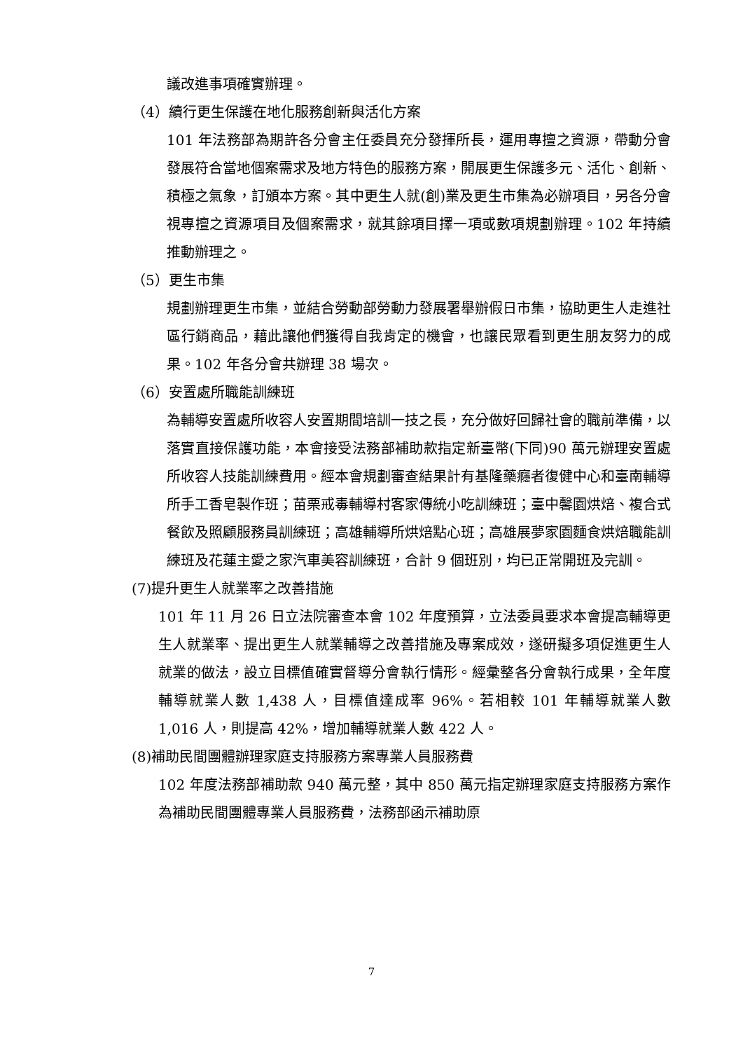議改進事項確實辦理。
（4）續行更生保護在地化服務創新與活化方案
101 年法務部為期許各分會主任委員充分發揮所長，運用專擅之資源，帶動分會發展符合當地個案需求及地方特色的服務方案，開展更生保護多元、活化、創新、積極之氣象，訂頒本方案。其中更生人就(創)業及更生市集為必辦項目，另各分會視專擅之資源項目及個案需求，就其餘項目擇一項或數項規劃辦理。102 年持續推動辦理之。
（5）更生市集
規劃辦理更生市集，並結合勞動部勞動力發展署舉辦假日市集，協助更生人走進社區行銷商品，藉此讓他們獲得自我肯定的機會，也讓民眾看到更生朋友努力的成果。102 年各分會共辦理 38 場次。
（6）安置處所職能訓練班
為輔導安置處所收容人安置期間培訓一技之長，充分做好回歸社會的職前準備，以落實直接保護功能，本會接受法務部補助款指定新臺幣(下同)90 萬元辦理安置處所收容人技能訓練費用。經本會規劃審查結果計有基隆藥癮者復健中心和臺南輔導所手工香皂製作班；苗栗戒毒輔導村客家傳統小吃訓練班；臺中馨園烘焙、複合式餐飲及照顧服務員訓練班；高雄輔導所烘焙點心班；高雄展夢家園麵食烘焙職能訓練班及花蓮主愛之家汽車美容訓練班，合計 9 個班別，均已正常開班及完訓。
(7)提升更生人就業率之改善措施
101 年 11 月 26 日立法院審查本會 102 年度預算，立法委員要求本會提高輔導更生人就業率、提出更生人就業輔導之改善措施及專案成效，遂研擬多項促進更生人就業的做法，設立目標值確實督導分會執行情形。經彙整各分會執行成果，全年度輔導就業人數 1,438 人，目標值達成率 96%。若相較 101 年輔導就業人數 1,016 人，則提高 42%，增加輔導就業人數 422 人。
(8)補助民間團體辦理家庭支持服務方案專業人員服務費
102 年度法務部補助款 940 萬元整，其中 850 萬元指定辦理家庭支持服務方案作為補助民間團體專業人員服務費，法務部函示補助原
7